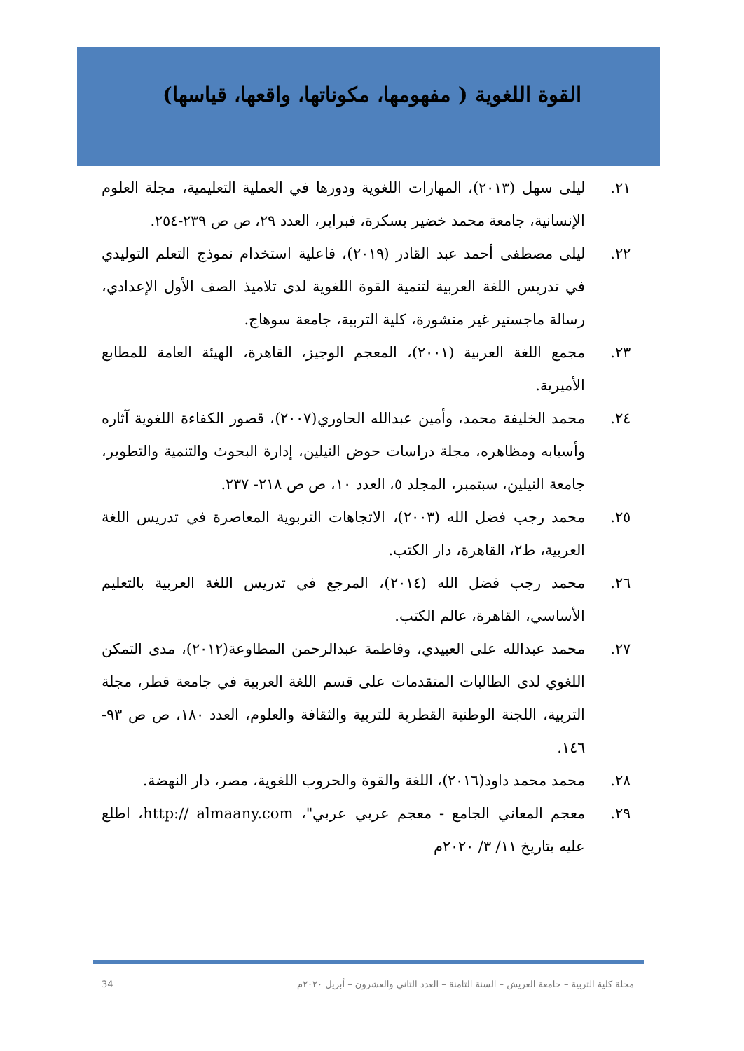القوة اللغوية ( مفهومها، مكوناتها، واقعها، قياسها)
٢١. ليلى سهل (٢٠١٣)، المهارات اللغوية ودورها في العملية التعليمية، مجلة العلوم الإنسانية، جامعة محمد خضير بسكرة، فبراير، العدد ٢٩، ص ص ٢٣٩-٢٥٤.
٢٢. ليلى مصطفى أحمد عبد القادر (٢٠١٩)، فاعلية استخدام نموذج التعلم التوليدي في تدريس اللغة العربية لتنمية القوة اللغوية لدى تلاميذ الصف الأول الإعدادي، رسالة ماجستير غير منشورة، كلية التربية، جامعة سوهاج.
٢٣. مجمع اللغة العربية (٢٠٠١)، المعجم الوجيز، القاهرة، الهيئة العامة للمطابع الأميرية.
٢٤. محمد الخليفة محمد، وأمين عبدالله الحاوري(٢٠٠٧)، قصور الكفاءة اللغوية آثاره وأسبابه ومظاهره، مجلة دراسات حوض النيلين، إدارة البحوث والتنمية والتطوير، جامعة النيلين، سبتمبر، المجلد ٥، العدد ١٠، ص ص ٢١٨- ٢٣٧.
٢٥. محمد رجب فضل الله (٢٠٠٣)، الاتجاهات التربوية المعاصرة في تدريس اللغة العربية، ط٢، القاهرة، دار الكتب.
٢٦. محمد رجب فضل الله (٢٠١٤)، المرجع في تدريس اللغة العربية بالتعليم الأساسي، القاهرة، عالم الكتب.
٢٧. محمد عبدالله على العبيدي، وفاطمة عبدالرحمن المطاوعة(٢٠١٢)، مدى التمكن اللغوي لدى الطالبات المتقدمات على قسم اللغة العربية في جامعة قطر، مجلة التربية، اللجنة الوطنية القطرية للتربية والثقافة والعلوم، العدد ١٨٠، ص ص ٩٣- ١٤٦.
٢٨. محمد محمد داود(٢٠١٦)، اللغة والقوة والحروب اللغوية، مصر، دار النهضة.
٢٩. معجم المعاني الجامع - معجم عربي عربي"، http:// almaany.com، اطلع عليه بتاريخ ١١/ ٣/ ٢٠٢٠م
34 مجلة كلية التربية – جامعة العريش – السنة الثامنة – العدد الثاني والعشرون – أبريل ٢٠٢٠م